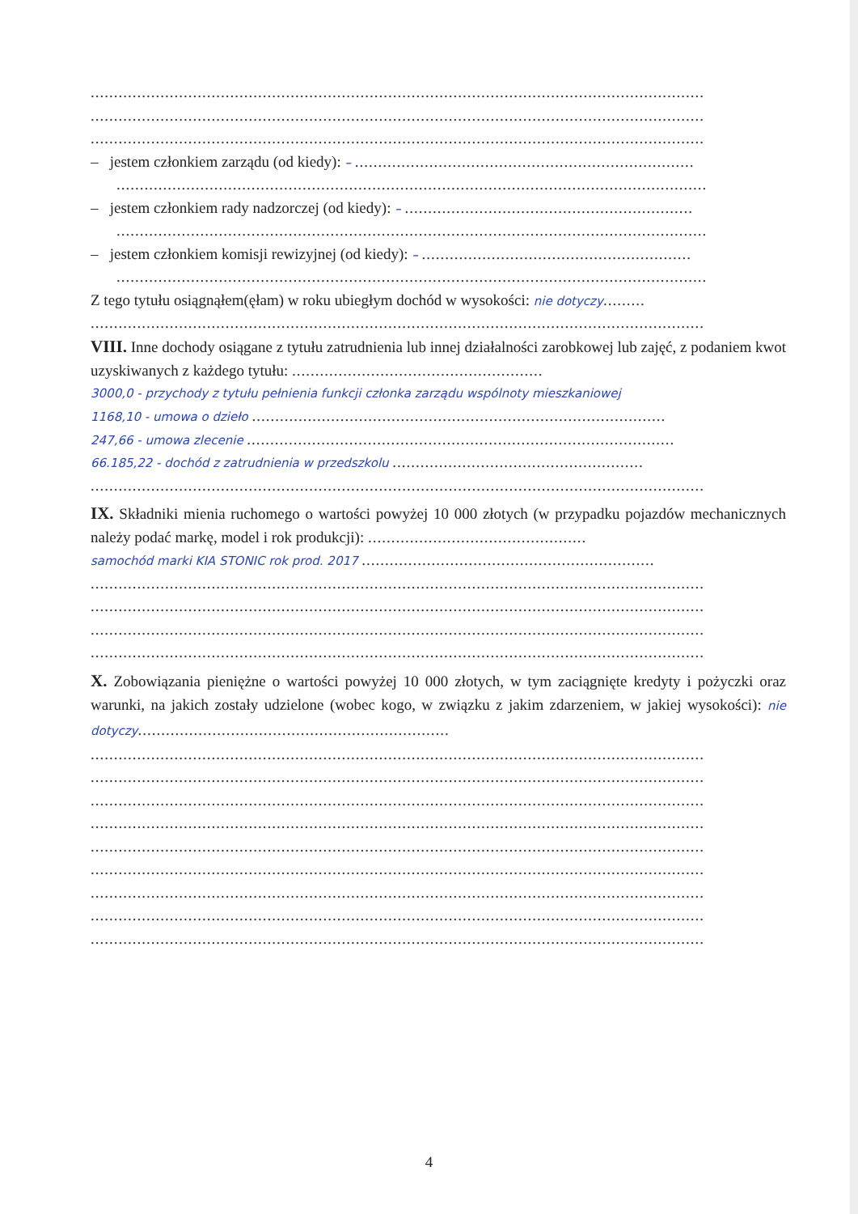....................................................................................................................................
....................................................................................................................................
....................................................................................................................................
– jestem członkiem zarządu (od kiedy): – .........................................................................
...............................................................................................................................
– jestem członkiem rady nadzorczej (od kiedy): – ..............................................................
...............................................................................................................................
– jestem członkiem komisji rewizyjnej (od kiedy): – ..........................................................
...............................................................................................................................
Z tego tytułu osiągnąłem(ęłam) w roku ubiegłym dochód w wysokości: nie dotyczy.........
....................................................................................................................................
VIII. Inne dochody osiągane z tytułu zatrudnienia lub innej działalności zarobkowej lub zajęć, z podaniem kwot uzyskiwanych z każdego tytułu: ......................................................
3000,0 - przychody z tytułu pełnienia funkcji członka zarządu wspólnoty mieszkaniowej
1168,10 - umowa o dzieło .........................................................................................
247,66 - umowa zlecenie ............................................................................................
66.185,22 - dochód z zatrudnienia w przedszkolu ......................................................
....................................................................................................................................
IX. Składniki mienia ruchomego o wartości powyżej 10 000 złotych (w przypadku pojazdów mechanicznych należy podać markę, model i rok produkcji): ...............................................
samochód marki KIA STONIC rok prod. 2017 ...............................................................
....................................................................................................................................
....................................................................................................................................
....................................................................................................................................
....................................................................................................................................
X. Zobowiązania pieniężne o wartości powyżej 10 000 złotych, w tym zaciągnięte kredyty i pożyczki oraz warunki, na jakich zostały udzielone (wobec kogo, w związku z jakim zdarzeniem, w jakiej wysokości): nie dotyczy...................................................................
....................................................................................................................................
....................................................................................................................................
....................................................................................................................................
....................................................................................................................................
....................................................................................................................................
....................................................................................................................................
....................................................................................................................................
....................................................................................................................................
....................................................................................................................................
4